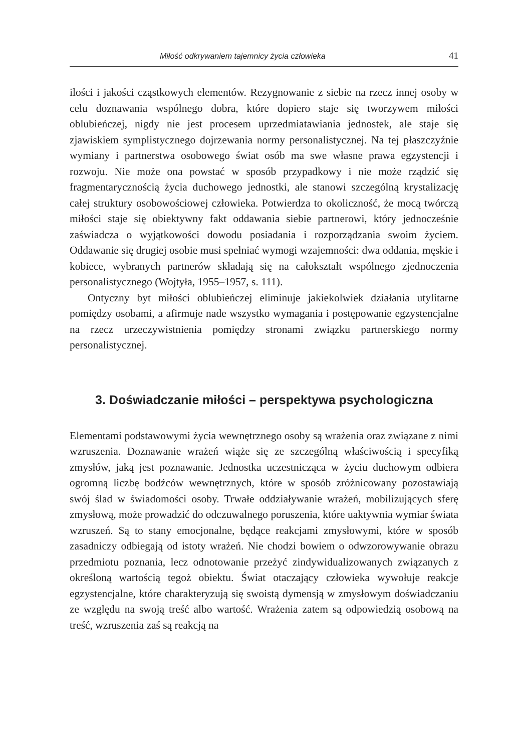Miłość odkrywaniem tajemnicy życia człowieka 41
ilości i jakości cząstkowych elementów. Rezygnowanie z siebie na rzecz innej osoby w celu doznawania wspólnego dobra, które dopiero staje się tworzywem miłości oblubieńczej, nigdy nie jest procesem uprzedmiatawiania jednostek, ale staje się zjawiskiem symplistycznego dojrzewania normy personalistycznej. Na tej płaszczyźnie wymiany i partnerstwa osobowego świat osób ma swe własne prawa egzystencji i rozwoju. Nie może ona powstać w sposób przypadkowy i nie może rządzić się fragmentarycznością życia duchowego jednostki, ale stanowi szczególną krystalizację całej struktury osobowościowej człowieka. Potwierdza to okoliczność, że mocą twórczą miłości staje się obiektywny fakt oddawania siebie partnerowi, który jednocześnie zaświadcza o wyjątkowości dowodu posiadania i rozporządzania swoim życiem. Oddawanie się drugiej osobie musi spełniać wymogi wzajemności: dwa oddania, męskie i kobiece, wybranych partnerów składają się na całokształt wspólnego zjednoczenia personalistycznego (Wojtyła, 1955–1957, s. 111).
Ontyczny byt miłości oblubieńczej eliminuje jakiekolwiek działania utylitarne pomiędzy osobami, a afirmuje nade wszystko wymagania i postępowanie egzystencjalne na rzecz urzeczywistnienia pomiędzy stronami związku partnerskiego normy personalistycznej.
3. Doświadczanie miłości – perspektywa psychologiczna
Elementami podstawowymi życia wewnętrznego osoby są wrażenia oraz związane z nimi wzruszenia. Doznawanie wrażeń wiąże się ze szczególną właściwością i specyfiką zmysłów, jaką jest poznawanie. Jednostka uczestnicząca w życiu duchowym odbiera ogromną liczbę bodźców wewnętrznych, które w sposób zróżnicowany pozostawiają swój ślad w świadomości osoby. Trwałe oddziaływanie wrażeń, mobilizujących sferę zmysłową, może prowadzić do odczuwalnego poruszenia, które uaktywnia wymiar świata wzruszeń. Są to stany emocjonalne, będące reakcjami zmysłowymi, które w sposób zasadniczy odbiegają od istoty wrażeń. Nie chodzi bowiem o odwzorowywanie obrazu przedmiotu poznania, lecz odnotowanie przeżyć zindywidualizowanych związanych z określoną wartością tegoż obiektu. Świat otaczający człowieka wywołuje reakcje egzystencjalne, które charakteryzują się swoistą dymensją w zmysłowym doświadczaniu ze względu na swoją treść albo wartość. Wrażenia zatem są odpowiedzią osobową na treść, wzruszenia zaś są reakcją na